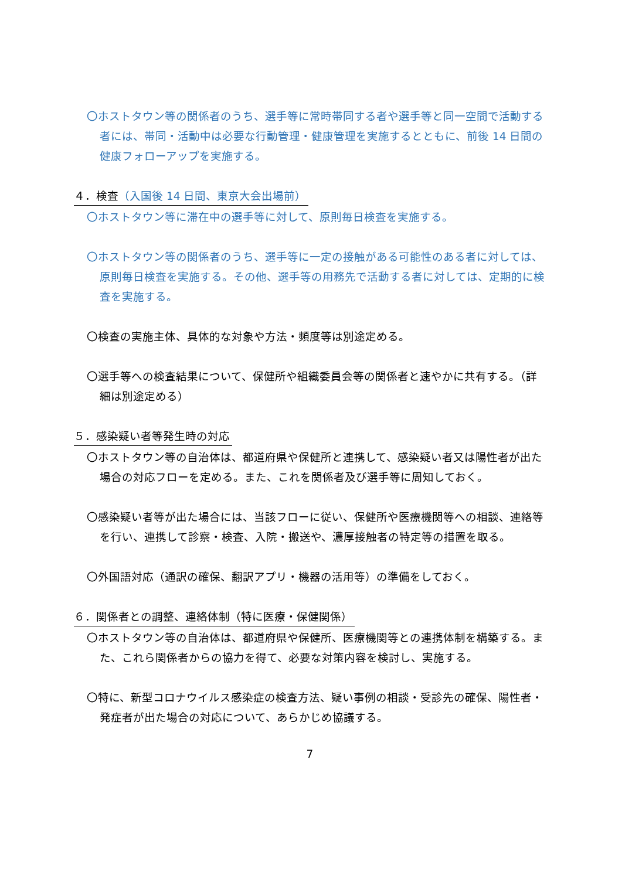〇ホストタウン等の関係者のうち、選手等に常時帯同する者や選手等と同一空間で活動する者には、帯同・活動中は必要な行動管理・健康管理を実施するとともに、前後 14 日間の健康フォローアップを実施する。
４．検査（入国後 14 日間、東京大会出場前）
〇ホストタウン等に滞在中の選手等に対して、原則毎日検査を実施する。
〇ホストタウン等の関係者のうち、選手等に一定の接触がある可能性のある者に対しては、原則毎日検査を実施する。その他、選手等の用務先で活動する者に対しては、定期的に検査を実施する。
〇検査の実施主体、具体的な対象や方法・頻度等は別途定める。
〇選手等への検査結果について、保健所や組織委員会等の関係者と速やかに共有する。（詳細は別途定める）
５．感染疑い者等発生時の対応
〇ホストタウン等の自治体は、都道府県や保健所と連携して、感染疑い者又は陽性者が出た場合の対応フローを定める。また、これを関係者及び選手等に周知しておく。
〇感染疑い者等が出た場合には、当該フローに従い、保健所や医療機関等への相談、連絡等を行い、連携して診察・検査、入院・搬送や、濃厚接触者の特定等の措置を取る。
〇外国語対応（通訳の確保、翻訳アプリ・機器の活用等）の準備をしておく。
６．関係者との調整、連絡体制（特に医療・保健関係）
〇ホストタウン等の自治体は、都道府県や保健所、医療機関等との連携体制を構築する。また、これら関係者からの協力を得て、必要な対策内容を検討し、実施する。
〇特に、新型コロナウイルス感染症の検査方法、疑い事例の相談・受診先の確保、陽性者・発症者が出た場合の対応について、あらかじめ協議する。
7